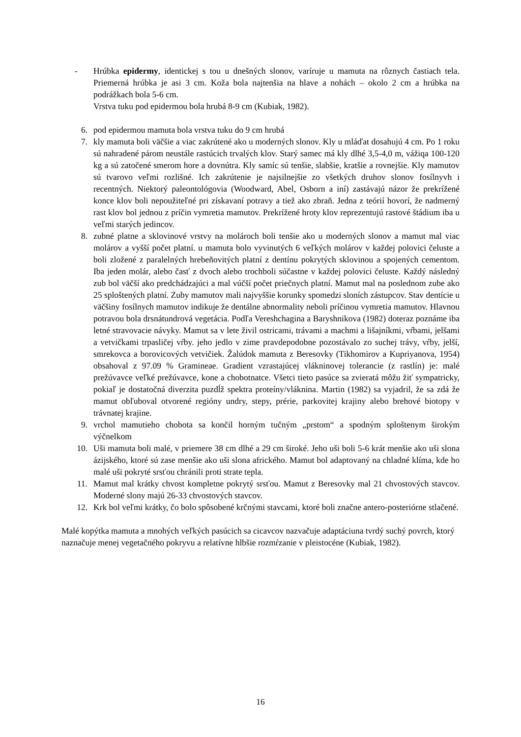- Hrúbka epidermy, identickej s tou u dnešných slonov, varíruje u mamuta na rôznych častiach tela. Priemerná hrúbka je asi 3 cm. Koža bola najtenšia na hlave a nohách – okolo 2 cm a hrúbka na podrážkach bola 5-6 cm.
Vrstva tuku pod epidermou bola hrubá 8-9 cm (Kubiak, 1982).
6. pod epidermou mamuta bola vrstva tuku do 9 cm hrubá
7. kly mamuta boli väčšie a viac zakrútené ako u moderných slonov. Kly u mláďat dosahujú 4 cm. Po 1 roku sú nahradené párom neustále rastúcich trvalých klov. Starý samec má kly dlhé 3,5-4,0 m, vážiqa 100-120 kg a sú zatočené smerom hore a dovnútra. Kly samíc sú tenšie, slabšie, kratšie a rovnejšie. Kly mamutov sú tvarovo veľmi rozlišné. Ich zakrútenie je najsilnejšie zo všetkých druhov slonov fosílnyvh i recentných. Niektorý paleontológovia (Woodward, Abel, Osborn a iní) zastávajú názor že prekrížené konce klov boli nepoužiteľné pri získavaní potravy a tiež ako zbraň. Jedna z teórií hovorí, že nadmerný rast klov bol jednou z príčin vymretia mamutov. Prekrížené hroty klov reprezentujú rastové štádium iba u veľmi starých jedincov.
8. zubné platne a sklovinové vrstvy na molároch boli tenšie ako u moderných slonov a mamut mal viac molárov a vyšší počet platní. u mamuta bolo vyvinutých 6 veľkých molárov v každej polovici čeluste a boli zložené z paralelných hrebeňovitých platní z dentínu pokrytých sklovinou a spojených cementom. Iba jeden molár, alebo časť z dvoch alebo trochboli súčastne v každej polovici čeluste. Každý následný zub bol väčší ako predchádzajúci a mal vúčší počet priečnych platní. Mamut mal na poslednom zube ako 25 sploštených platní. Zuby mamutov mali najvyššie korunky spomedzi sloních zástupcov. Stav dentície u väčšiny fosílnych mamutov indikuje že dentálne abnormality neboli príčinou vymretia mamutov. Hlavnou potravou bola drsnátundrová vegetácia. Podľa Vereshchagina a Baryshnikova (1982) doteraz poznáme iba letné stravovacie návyky. Mamut sa v lete živil ostricami, trávami a machmi a lišajníkmi, vŕbami, jelšami a vetvičkami trpasličej vŕby. jeho jedlo v zime pravdepodobne pozostávalo zo suchej trávy, vŕby, jelší, smrekovca a borovicových vetvičiek. Žalúdok mamuta z Beresovky (Tikhomirov a Kupriyanova, 1954) obsahoval z 97.09 % Gramineae. Gradient vzrastajúcej vlákninovej tolerancie (z rastlín) je: malé prežúvavce veľké prežúvavce, kone a chobotnatce. Všetci tieto pasúce sa zvieratá môžu žiť sympatricky, pokiaľ je dostatočná diverzita puzdĺž spektra proteíny/vláknina. Martin (1982) sa vyjadril, že sa zdá že mamut obľuboval otvorené regióny undry, stepy, prérie, parkovitej krajiny alebo brehové biotopy v trávnatej krajine.
9. vrchol mamutieho chobota sa končil horným tučným „prstom“ a spodným sploštenym širokým výčnelkom
10. Uši mamuta boli malé, v priemere 38 cm dlhé a 29 cm široké. Jeho uši boli 5-6 krát menšie ako uši slona ázijského, ktoré sú zase menšie ako uši slona afrického. Mamut bol adaptovaný na chladné klíma, kde ho malé uši pokryté srsťou chránili proti strate tepla.
11. Mamut mal krátky chvost kompletne pokrytý srsťou. Mamut z Beresovky mal 21 chvostových stavcov. Moderné slony majú 26-33 chvostových stavcov.
12. Krk bol veľmi krátky, čo bolo spôsobené krčnými stavcami, ktoré boli značne antero-posteriórne stlačené.
Malé kopýtka mamuta a mnohých veľkých pasúcich sa cicavcov nazvačuje adaptáciuna tvrdý suchý povrch, ktorý naznačuje menej vegetačného pokryvu a relatívne hlbšie rozmŕzanie v pleistocéne (Kubiak, 1982).
16